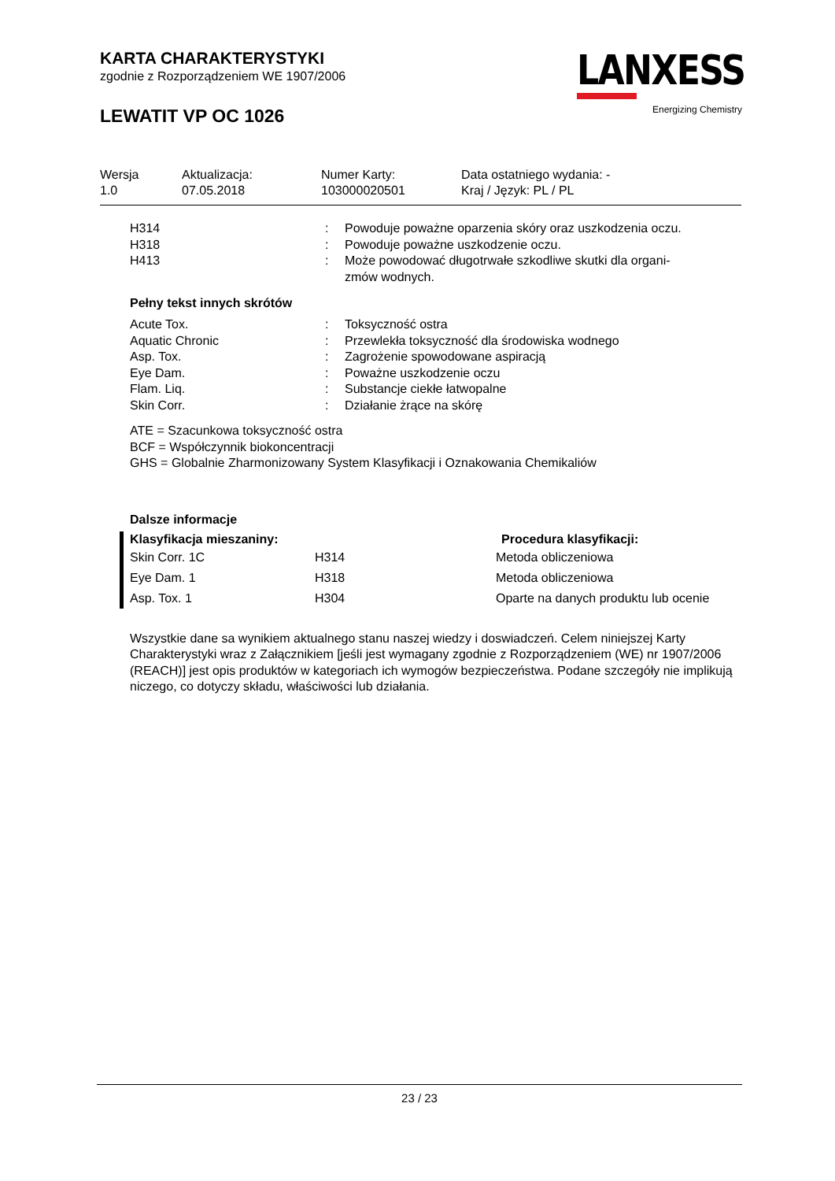KARTA CHARAKTERYSTYKI
zgodnie z Rozporządzeniem WE 1907/2006
LEWATIT VP OC 1026
LANXESS
Energizing Chemistry
| Wersja 1.0 | Aktualizacja: 07.05.2018 | Numer Karty: 103000020501 | Data ostatniego wydania: - Kraj / Język: PL / PL |
| H314 | : | Powoduje poważne oparzenia skóry oraz uszkodzenia oczu. |
| H318 | : | Powoduje poważne uszkodzenie oczu. |
| H413 | : | Może powodować długotrwałe szkodliwe skutki dla organi- zmów wodnych. |
Pełny tekst innych skrótów
| Acute Tox. | : | Toksyczność ostra |
| Aquatic Chronic | : | Przewlekła toksyczność dla środowiska wodnego |
| Asp. Tox. | : | Zagrożenie spowodowane aspiracją |
| Eye Dam. | : | Poważne uszkodzenie oczu |
| Flam. Liq. | : | Substancje ciekłe łatwopalne |
| Skin Corr. | : | Działanie żrące na skórę |
ATE = Szacunkowa toksyczność ostra
BCF = Współczynnik biokoncentracji
GHS = Globalnie Zharmonizowany System Klasyfikacji i Oznakowania Chemikaliów
Dalsze informacje
| Klasyfikacja mieszaniny: | | Procedura klasyfikacji: |
| --- | --- | --- |
| Skin Corr. 1C | H314 | Metoda obliczeniowa |
| Eye Dam. 1 | H318 | Metoda obliczeniowa |
| Asp. Tox. 1 | H304 | Oparte na danych produktu lub ocenie |
Wszystkie dane sa wynikiem aktualnego stanu naszej wiedzy i doswiadczeń. Celem niniejszej Karty Charakterystyki wraz z Załącznikiem [jeśli jest wymagany zgodnie z Rozporządzeniem (WE) nr 1907/2006 (REACH)] jest opis produktów w kategoriach ich wymogów bezpieczeństwa. Podane szczegóły nie implikują niczego, co dotyczy składu, właściwości lub działania.
23 / 23